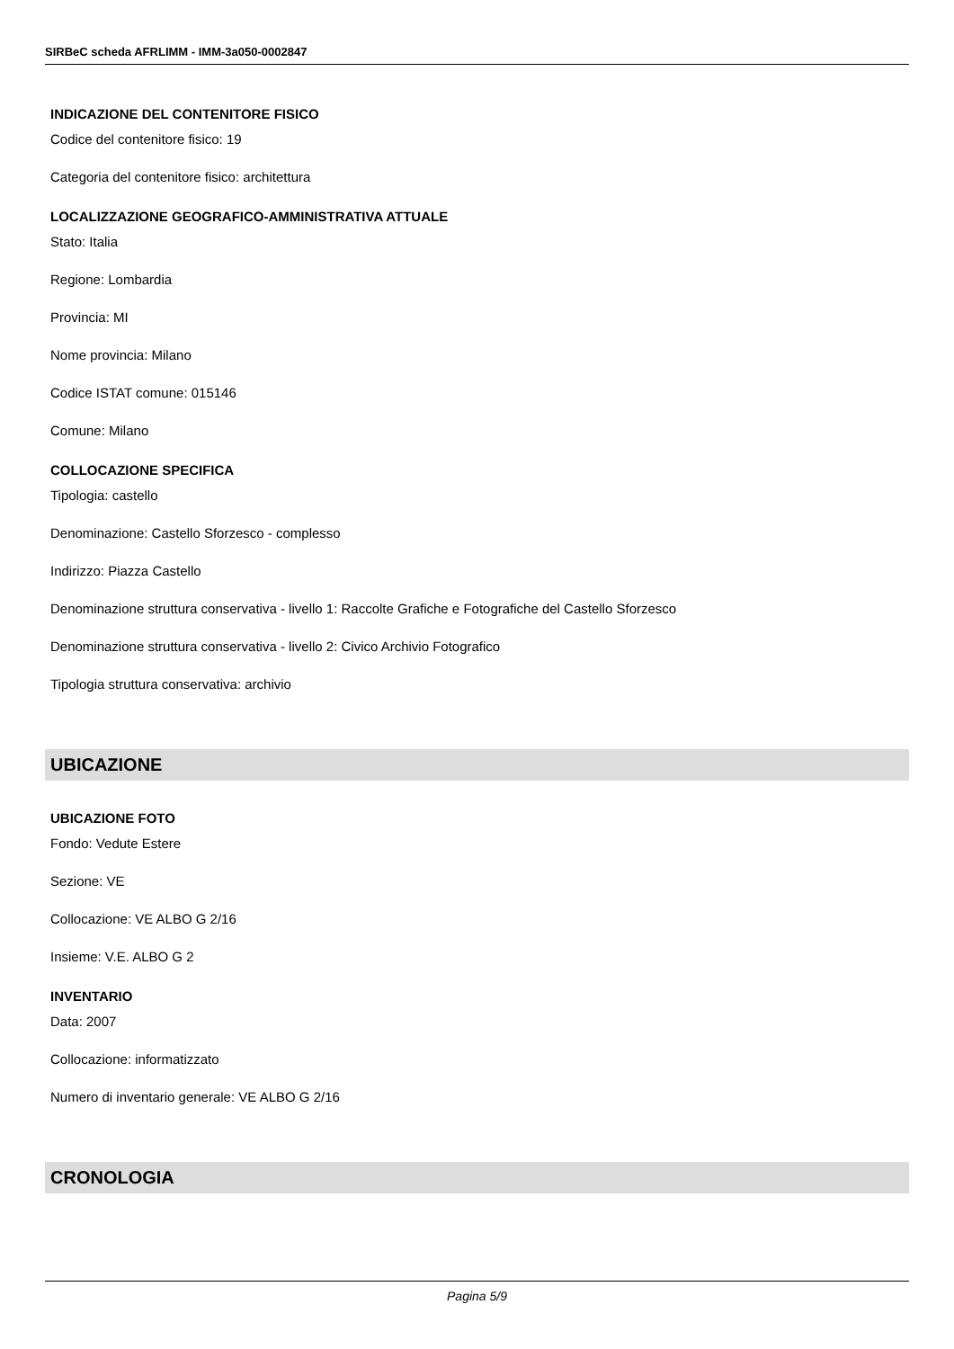SIRBeC scheda AFRLIMM - IMM-3a050-0002847
INDICAZIONE DEL CONTENITORE FISICO
Codice del contenitore fisico: 19
Categoria del contenitore fisico: architettura
LOCALIZZAZIONE GEOGRAFICO-AMMINISTRATIVA ATTUALE
Stato: Italia
Regione: Lombardia
Provincia: MI
Nome provincia: Milano
Codice ISTAT comune: 015146
Comune: Milano
COLLOCAZIONE SPECIFICA
Tipologia: castello
Denominazione: Castello Sforzesco - complesso
Indirizzo: Piazza Castello
Denominazione struttura conservativa - livello 1: Raccolte Grafiche e Fotografiche del Castello Sforzesco
Denominazione struttura conservativa - livello 2: Civico Archivio Fotografico
Tipologia struttura conservativa: archivio
UBICAZIONE
UBICAZIONE FOTO
Fondo: Vedute Estere
Sezione: VE
Collocazione: VE ALBO G 2/16
Insieme: V.E. ALBO G 2
INVENTARIO
Data: 2007
Collocazione: informatizzato
Numero di inventario generale: VE ALBO G 2/16
CRONOLOGIA
Pagina 5/9